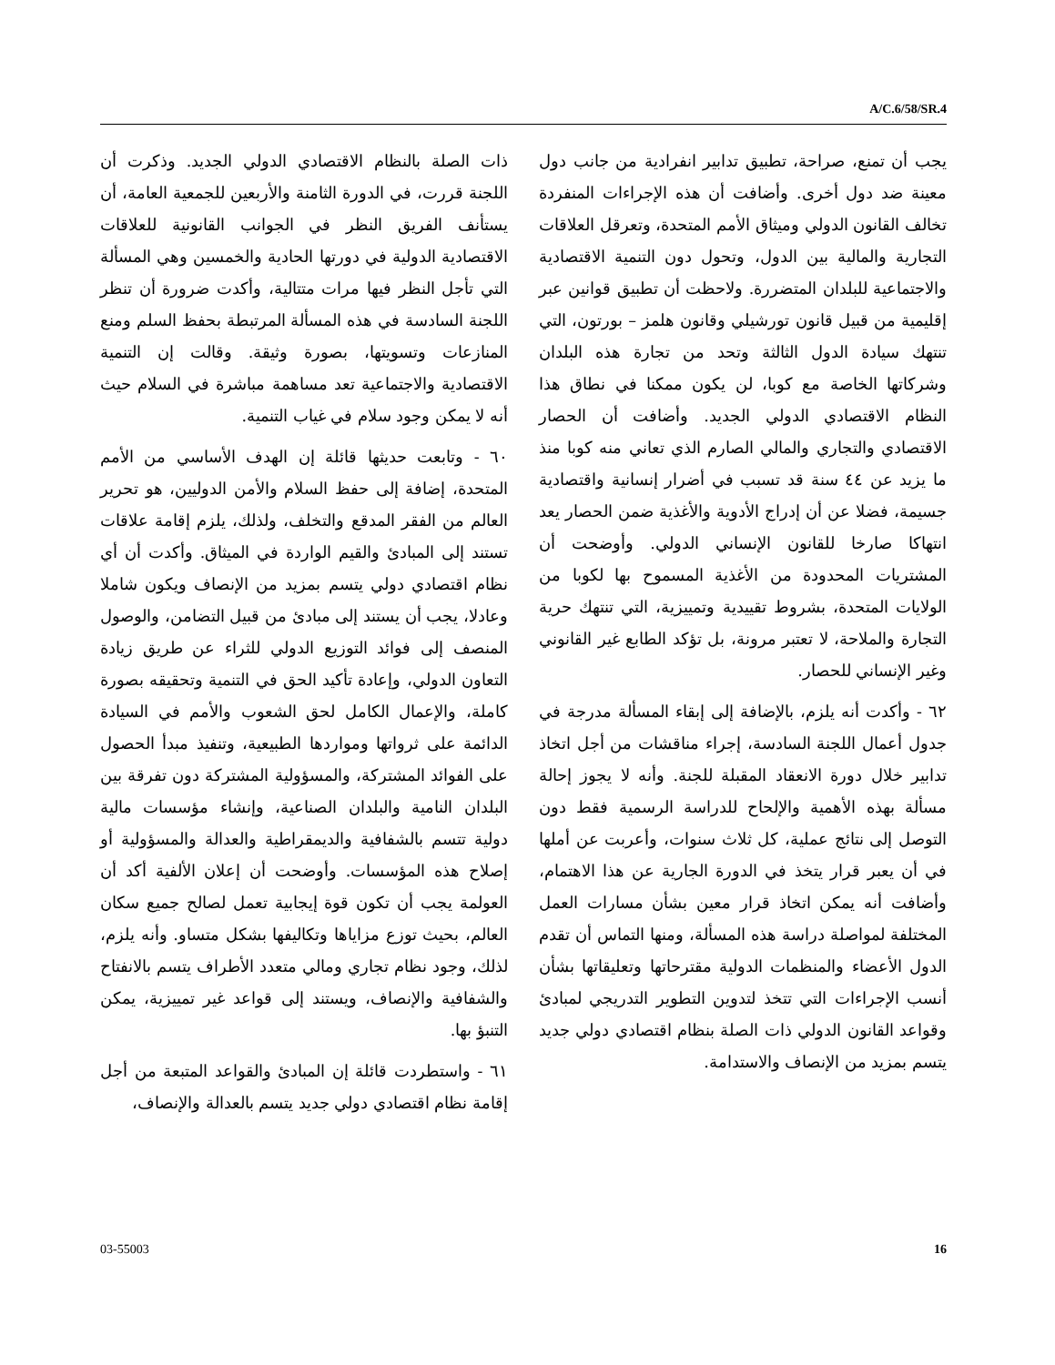A/C.6/58/SR.4
ذات الصلة بالنظام الاقتصادي الدولي الجديد. وذكرت أن اللجنة قررت، في الدورة الثامنة والأربعين للجمعية العامة، أن يستأنف الفريق النظر في الجوانب القانونية للعلاقات الاقتصادية الدولية في دورتها الحادية والخمسين وهي المسألة التي تأجل النظر فيها مرات متتالية، وأكدت ضرورة أن تنظر اللجنة السادسة في هذه المسألة المرتبطة بحفظ السلم ومنع المنازعات وتسويتها، بصورة وثيقة. وقالت إن التنمية الاقتصادية والاجتماعية تعد مساهمة مباشرة في السلام حيث أنه لا يمكن وجود سلام في غياب التنمية.
٦٠ - وتابعت حديثها قائلة إن الهدف الأساسي من الأمم المتحدة، إضافة إلى حفظ السلام والأمن الدوليين، هو تحرير العالم من الفقر المدقع والتخلف، ولذلك، يلزم إقامة علاقات تستند إلى المبادئ والقيم الواردة في الميثاق. وأكدت أن أي نظام اقتصادي دولي يتسم بمزيد من الإنصاف ويكون شاملا وعادلا، يجب أن يستند إلى مبادئ من قبيل التضامن، والوصول المنصف إلى فوائد التوزيع الدولي للثراء عن طريق زيادة التعاون الدولي، وإعادة تأكيد الحق في التنمية وتحقيقه بصورة كاملة، والإعمال الكامل لحق الشعوب والأمم في السيادة الدائمة على ثرواتها ومواردها الطبيعية، وتنفيذ مبدأ الحصول على الفوائد المشتركة، والمسؤولية المشتركة دون تفرقة بين البلدان النامية والبلدان الصناعية، وإنشاء مؤسسات مالية دولية تتسم بالشفافية والديمقراطية والعدالة والمسؤولية أو إصلاح هذه المؤسسات. وأوضحت أن إعلان الألفية أكد أن العولمة يجب أن تكون قوة إيجابية تعمل لصالح جميع سكان العالم، بحيث توزع مزاياها وتكاليفها بشكل متساو. وأنه يلزم، لذلك، وجود نظام تجاري ومالي متعدد الأطراف يتسم بالانفتاح والشفافية والإنصاف، ويستند إلى قواعد غير تمييزية، يمكن التنبؤ بها.
٦١ - واستطردت قائلة إن المبادئ والقواعد المتبعة من أجل إقامة نظام اقتصادي دولي جديد يتسم بالعدالة والإنصاف،
يجب أن تمنع، صراحة، تطبيق تدابير انفرادية من جانب دول معينة ضد دول أخرى. وأضافت أن هذه الإجراءات المنفردة تخالف القانون الدولي وميثاق الأمم المتحدة، وتعرقل العلاقات التجارية والمالية بين الدول، وتحول دون التنمية الاقتصادية والاجتماعية للبلدان المتضررة. ولاحظت أن تطبيق قوانين عبر إقليمية من قبيل قانون تورشيلي وقانون هلمز – بورتون، التي تنتهك سيادة الدول الثالثة وتحد من تجارة هذه البلدان وشركاتها الخاصة مع كوبا، لن يكون ممكنا في نطاق هذا النظام الاقتصادي الدولي الجديد. وأضافت أن الحصار الاقتصادي والتجاري والمالي الصارم الذي تعاني منه كوبا منذ ما يزيد عن ٤٤ سنة قد تسبب في أضرار إنسانية واقتصادية جسيمة، فضلا عن أن إدراج الأدوية والأغذية ضمن الحصار يعد انتهاكا صارخا للقانون الإنساني الدولي. وأوضحت أن المشتريات المحدودة من الأغذية المسموح بها لكوبا من الولايات المتحدة، بشروط تقييدية وتمييزية، التي تنتهك حرية التجارة والملاحة، لا تعتبر مرونة، بل تؤكد الطابع غير القانوني وغير الإنساني للحصار.
٦٢ - وأكدت أنه يلزم، بالإضافة إلى إبقاء المسألة مدرجة في جدول أعمال اللجنة السادسة، إجراء مناقشات من أجل اتخاذ تدابير خلال دورة الانعقاد المقبلة للجنة. وأنه لا يجوز إحالة مسألة بهذه الأهمية والإلحاح للدراسة الرسمية فقط دون التوصل إلى نتائج عملية، كل ثلاث سنوات، وأعربت عن أملها في أن يعبر قرار يتخذ في الدورة الجارية عن هذا الاهتمام، وأضافت أنه يمكن اتخاذ قرار معين بشأن مسارات العمل المختلفة لمواصلة دراسة هذه المسألة، ومنها التماس أن تقدم الدول الأعضاء والمنظمات الدولية مقترحاتها وتعليقاتها بشأن أنسب الإجراءات التي تتخذ لتدوين التطوير التدريجي لمبادئ وقواعد القانون الدولي ذات الصلة بنظام اقتصادي دولي جديد يتسم بمزيد من الإنصاف والاستدامة.
03-55003 16